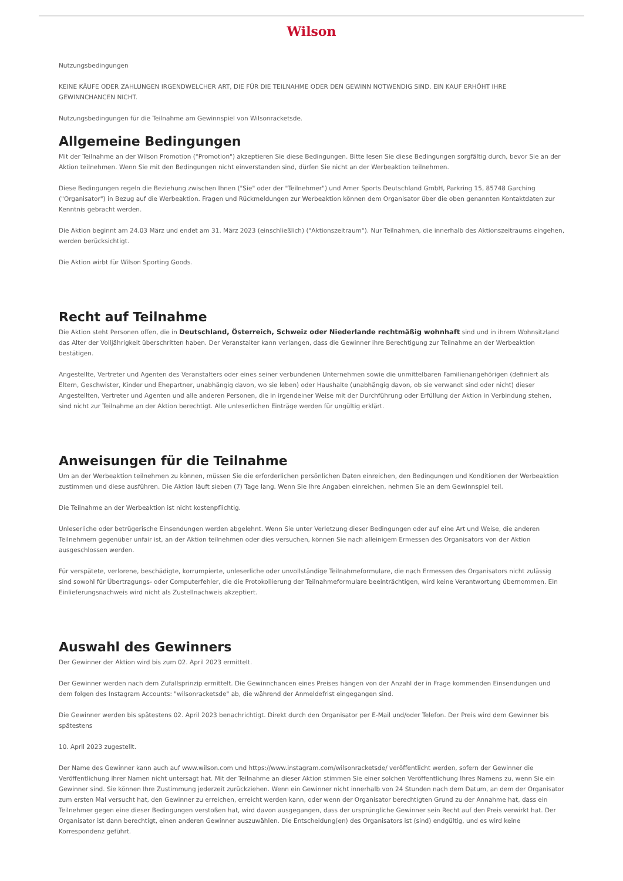Wilson
Nutzungsbedingungen
KEINE KÄUFE ODER ZAHLUNGEN IRGENDWELCHER ART, DIE FÜR DIE TEILNAHME ODER DEN GEWINN NOTWENDIG SIND. EIN KAUF ERHÖHT IHRE GEWINNCHANCEN NICHT.
Nutzungsbedingungen für die Teilnahme am Gewinnspiel von Wilsonracketsde.
Allgemeine Bedingungen
Mit der Teilnahme an der Wilson Promotion ("Promotion") akzeptieren Sie diese Bedingungen. Bitte lesen Sie diese Bedingungen sorgfältig durch, bevor Sie an der Aktion teilnehmen. Wenn Sie mit den Bedingungen nicht einverstanden sind, dürfen Sie nicht an der Werbeaktion teilnehmen.
Diese Bedingungen regeln die Beziehung zwischen Ihnen ("Sie" oder der "Teilnehmer") und Amer Sports Deutschland GmbH, Parkring 15, 85748 Garching ("Organisator") in Bezug auf die Werbeaktion. Fragen und Rückmeldungen zur Werbeaktion können dem Organisator über die oben genannten Kontaktdaten zur Kenntnis gebracht werden.
Die Aktion beginnt am 24.03 März und endet am 31. März 2023 (einschließlich) ("Aktionszeitraum"). Nur Teilnahmen, die innerhalb des Aktionszeitraums eingehen, werden berücksichtigt.
Die Aktion wirbt für Wilson Sporting Goods.
Recht auf Teilnahme
Die Aktion steht Personen offen, die in Deutschland, Österreich, Schweiz oder Niederlande rechtmäßig wohnhaft sind und in ihrem Wohnsitzland das Alter der Volljährigkeit überschritten haben. Der Veranstalter kann verlangen, dass die Gewinner ihre Berechtigung zur Teilnahme an der Werbeaktion bestätigen.
Angestellte, Vertreter und Agenten des Veranstalters oder eines seiner verbundenen Unternehmen sowie die unmittelbaren Familienangehörigen (definiert als Eltern, Geschwister, Kinder und Ehepartner, unabhängig davon, wo sie leben) oder Haushalte (unabhängig davon, ob sie verwandt sind oder nicht) dieser Angestellten, Vertreter und Agenten und alle anderen Personen, die in irgendeiner Weise mit der Durchführung oder Erfüllung der Aktion in Verbindung stehen, sind nicht zur Teilnahme an der Aktion berechtigt. Alle unleserlichen Einträge werden für ungültig erklärt.
Anweisungen für die Teilnahme
Um an der Werbeaktion teilnehmen zu können, müssen Sie die erforderlichen persönlichen Daten einreichen, den Bedingungen und Konditionen der Werbeaktion zustimmen und diese ausführen. Die Aktion läuft sieben (7) Tage lang. Wenn Sie Ihre Angaben einreichen, nehmen Sie an dem Gewinnspiel teil.
Die Teilnahme an der Werbeaktion ist nicht kostenpflichtig.
Unleserliche oder betrügerische Einsendungen werden abgelehnt. Wenn Sie unter Verletzung dieser Bedingungen oder auf eine Art und Weise, die anderen Teilnehmern gegenüber unfair ist, an der Aktion teilnehmen oder dies versuchen, können Sie nach alleinigem Ermessen des Organisators von der Aktion ausgeschlossen werden.
Für verspätete, verlorene, beschädigte, korrumpierte, unleserliche oder unvollständige Teilnahmeformulare, die nach Ermessen des Organisators nicht zulässig sind sowohl für Übertragungs- oder Computerfehler, die die Protokollierung der Teilnahmeformulare beeinträchtigen, wird keine Verantwortung übernommen. Ein Einlieferungsnachweis wird nicht als Zustellnachweis akzeptiert.
Auswahl des Gewinners
Der Gewinner der Aktion wird bis zum 02. April 2023 ermittelt.
Der Gewinner werden nach dem Zufallsprinzip ermittelt. Die Gewinnchancen eines Preises hängen von der Anzahl der in Frage kommenden Einsendungen und dem folgen des Instagram Accounts: "wilsonracketsde" ab, die während der Anmeldefrist eingegangen sind.
Die Gewinner werden bis spätestens 02. April 2023 benachrichtigt. Direkt durch den Organisator per E-Mail und/oder Telefon. Der Preis wird dem Gewinner bis spätestens
10. April 2023 zugestellt.
Der Name des Gewinner kann auch auf www.wilson.com und https://www.instagram.com/wilsonracketsde/ veröffentlicht werden, sofern der Gewinner die Veröffentlichung ihrer Namen nicht untersagt hat. Mit der Teilnahme an dieser Aktion stimmen Sie einer solchen Veröffentlichung Ihres Namens zu, wenn Sie ein Gewinner sind. Sie können Ihre Zustimmung jederzeit zurückziehen. Wenn ein Gewinner nicht innerhalb von 24 Stunden nach dem Datum, an dem der Organisator zum ersten Mal versucht hat, den Gewinner zu erreichen, erreicht werden kann, oder wenn der Organisator berechtigten Grund zu der Annahme hat, dass ein Teilnehmer gegen eine dieser Bedingungen verstoßen hat, wird davon ausgegangen, dass der ursprüngliche Gewinner sein Recht auf den Preis verwirkt hat. Der Organisator ist dann berechtigt, einen anderen Gewinner auszuwählen. Die Entscheidung(en) des Organisators ist (sind) endgültig, und es wird keine Korrespondenz geführt.